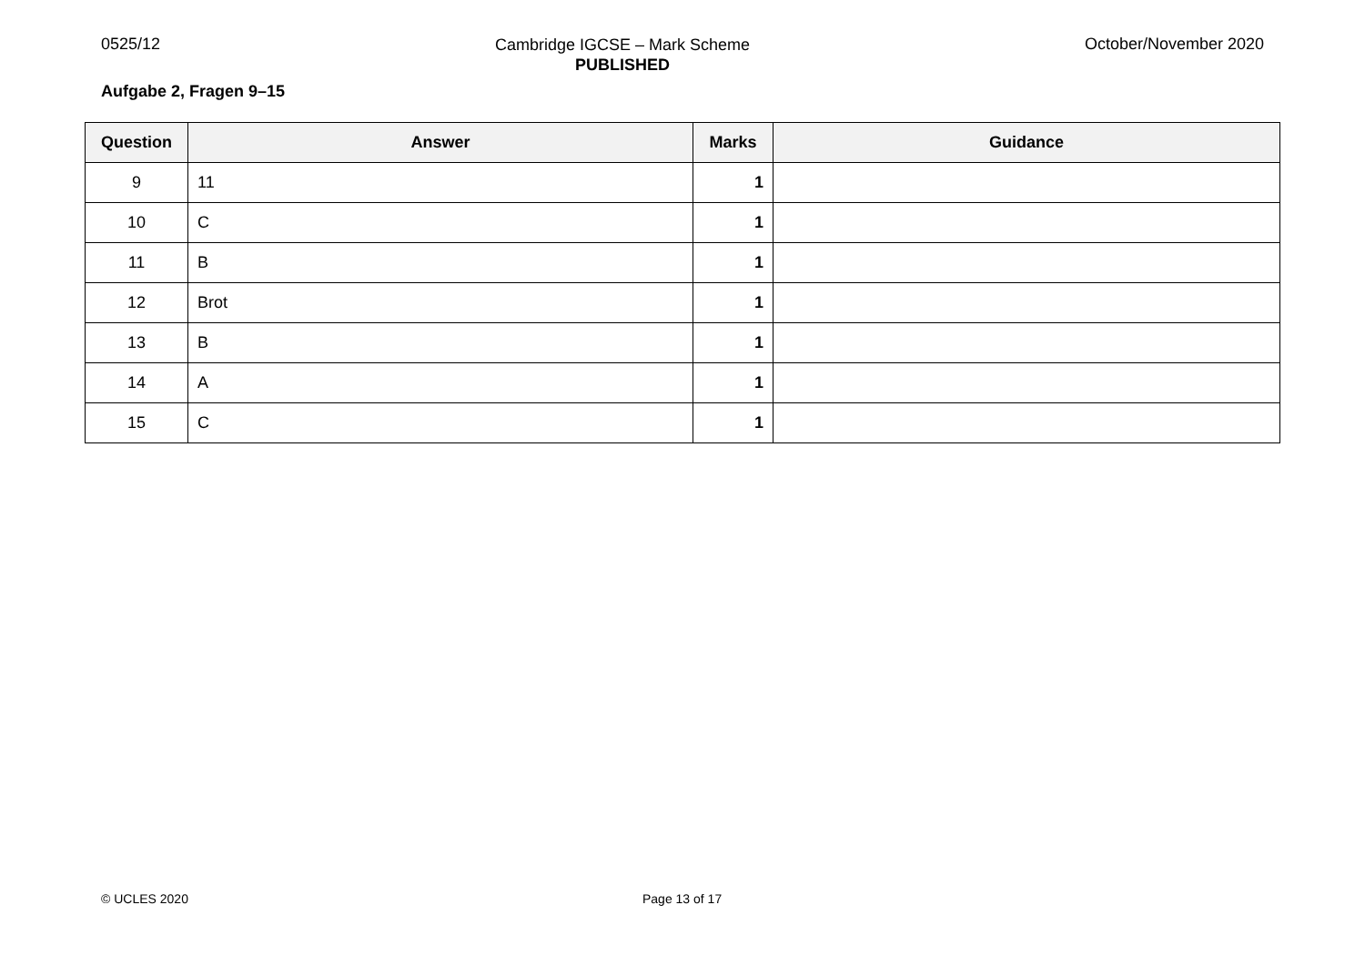0525/12
Cambridge IGCSE – Mark Scheme
PUBLISHED
October/November 2020
Aufgabe 2, Fragen 9–15
| Question | Answer | Marks | Guidance |
| --- | --- | --- | --- |
| 9 | 11 | 1 | |
| 10 | C | 1 | |
| 11 | B | 1 | |
| 12 | Brot | 1 | |
| 13 | B | 1 | |
| 14 | A | 1 | |
| 15 | C | 1 | |
© UCLES 2020 Page 13 of 17